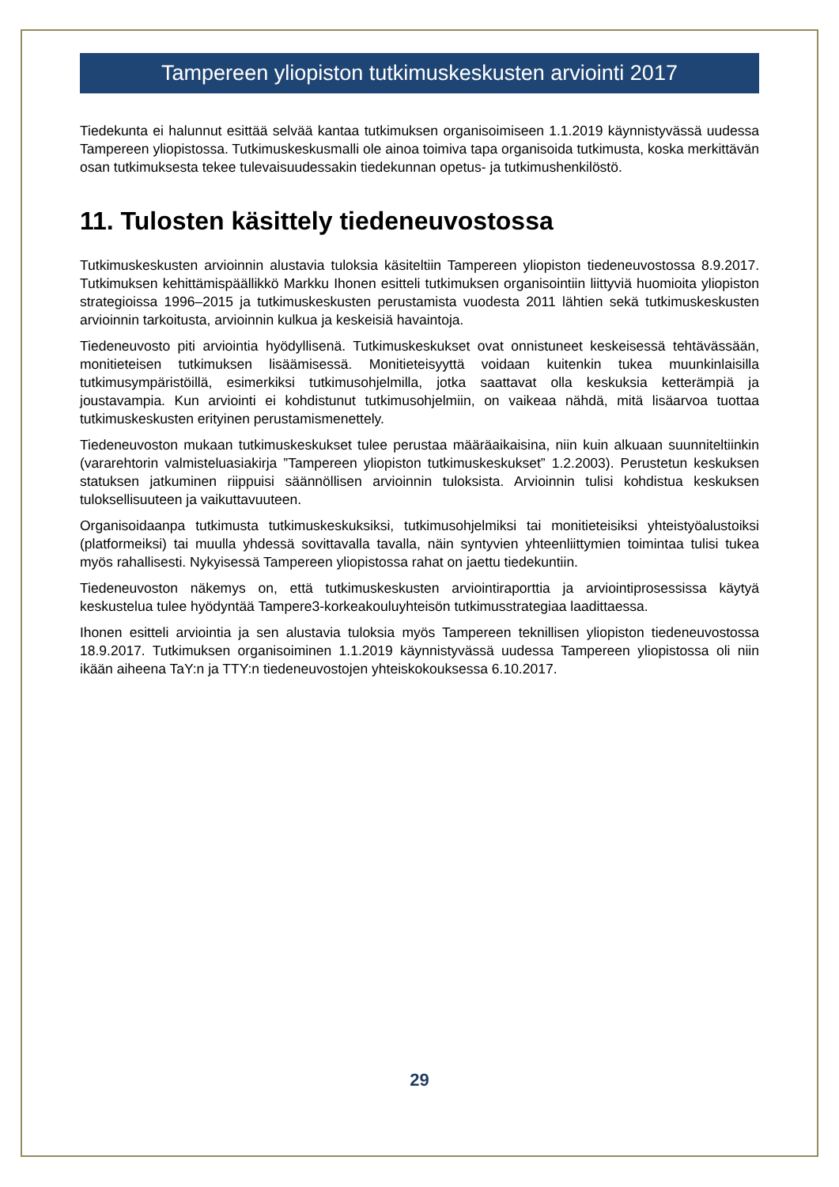Tampereen yliopiston tutkimuskeskusten arviointi 2017
Tiedekunta ei halunnut esittää selvää kantaa tutkimuksen organisoimiseen 1.1.2019 käynnistyvässä uudessa Tampereen yliopistossa. Tutkimuskeskusmalli ole ainoa toimiva tapa organisoida tutkimusta, koska merkittävän osan tutkimuksesta tekee tulevaisuudessakin tiedekunnan opetus- ja tutkimushenkilöstö.
11. Tulosten käsittely tiedeneuvostossa
Tutkimuskeskusten arvioinnin alustavia tuloksia käsiteltiin Tampereen yliopiston tiedeneuvostossa 8.9.2017. Tutkimuksen kehittämispäällikkö Markku Ihonen esitteli tutkimuksen organisointiin liittyviä huomioita yliopiston strategioissa 1996–2015 ja tutkimuskeskusten perustamista vuodesta 2011 lähtien sekä tutkimuskeskusten arvioinnin tarkoitusta, arvioinnin kulkua ja keskeisiä havaintoja.
Tiedeneuvosto piti arviointia hyödyllisenä. Tutkimuskeskukset ovat onnistuneet keskeisessä tehtävässään, monitieteisen tutkimuksen lisäämisessä. Monitieteisyyttä voidaan kuitenkin tukea muunkinlaisilla tutkimusympäristöillä, esimerkiksi tutkimusohjelmilla, jotka saattavat olla keskuksia ketterämpiä ja joustavampia. Kun arviointi ei kohdistunut tutkimusohjelmiin, on vaikeaa nähdä, mitä lisäarvoa tuottaa tutkimuskeskusten erityinen perustamismenettely.
Tiedeneuvoston mukaan tutkimuskeskukset tulee perustaa määräaikaisina, niin kuin alkuaan suunniteltiinkin (vararehtorin valmisteluasiakirja ”Tampereen yliopiston tutkimuskeskukset” 1.2.2003). Perustetun keskuksen statuksen jatkuminen riippuisi säännöllisen arvioinnin tuloksista. Arvioinnin tulisi kohdistua keskuksen tuloksellisuuteen ja vaikuttavuuteen.
Organisoidaanpa tutkimusta tutkimuskeskuksiksi, tutkimusohjelmiksi tai monitieteisiksi yhteistyöalustoiksi (platformeiksi) tai muulla yhdessä sovittavalla tavalla, näin syntyvien yhteenliittymien toimintaa tulisi tukea myös rahallisesti. Nykyisessä Tampereen yliopistossa rahat on jaettu tiedekuntiin.
Tiedeneuvoston näkemys on, että tutkimuskeskusten arviointiraporttia ja arviointiprosessissa käytyä keskustelua tulee hyödyntää Tampere3-korkeakouluyhteisön tutkimusstrategiaa laadittaessa.
Ihonen esitteli arviointia ja sen alustavia tuloksia myös Tampereen teknillisen yliopiston tiedeneuvostossa 18.9.2017. Tutkimuksen organisoiminen 1.1.2019 käynnistyvässä uudessa Tampereen yliopistossa oli niin ikään aiheena TaY:n ja TTY:n tiedeneuvostojen yhteiskokouksessa 6.10.2017.
29